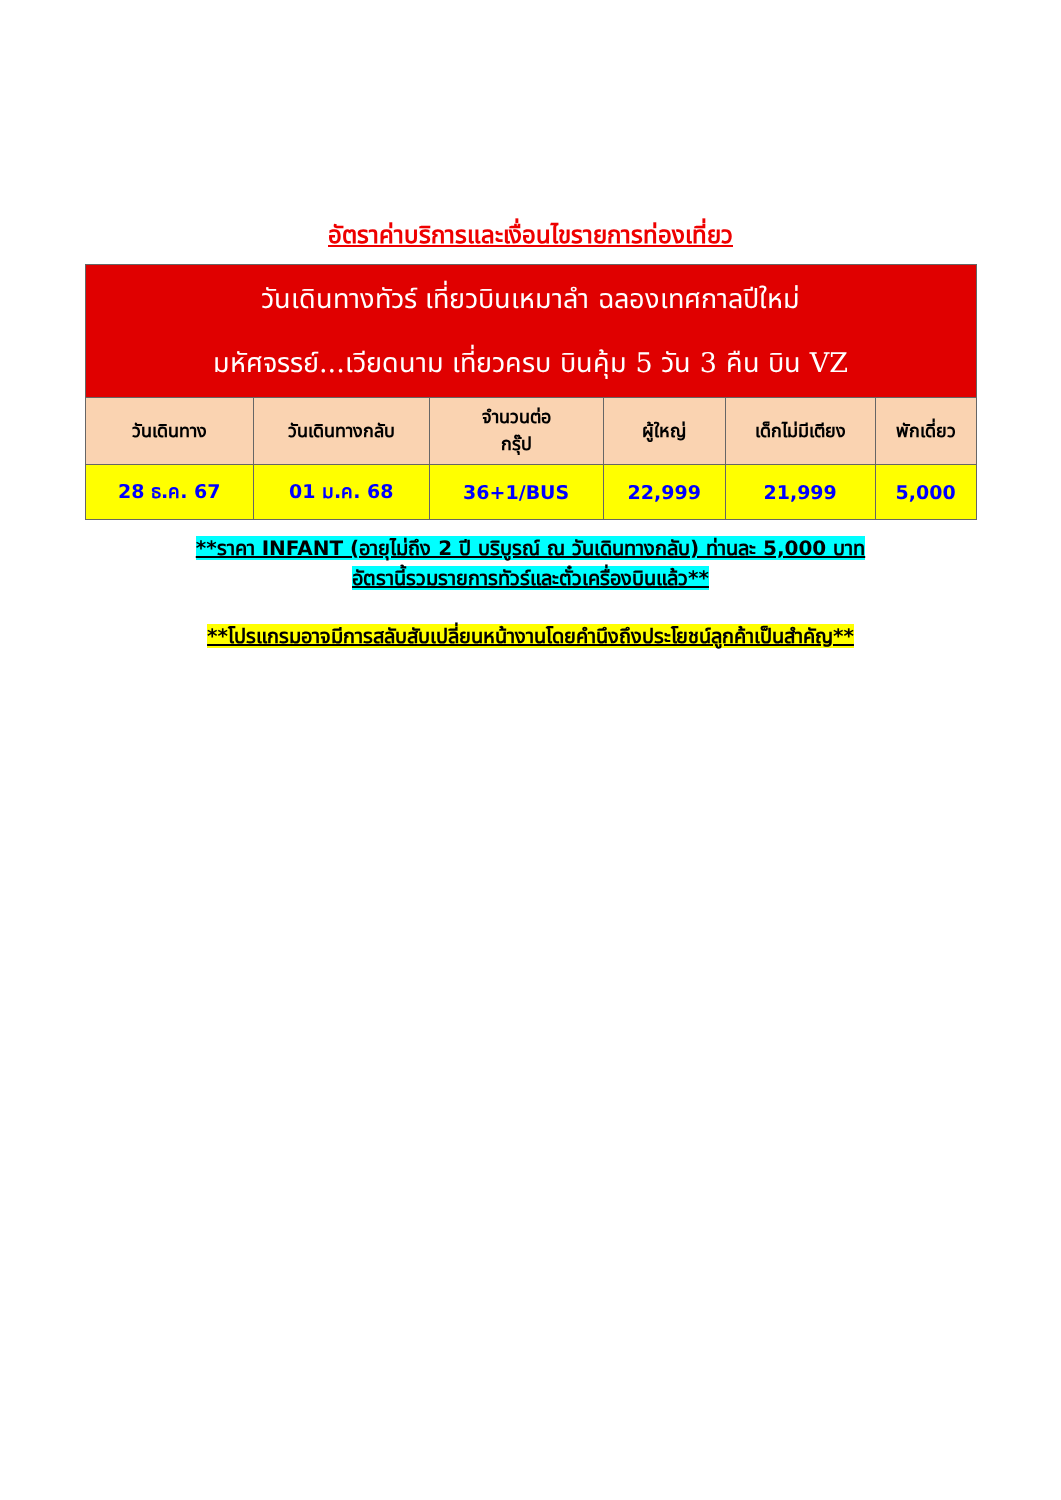อัตราค่าบริการและเงื่อนไขรายการท่องเที่ยว
| วันเดินทางทัวร์ เที่ยวบินเหมาลำ ฉลองเทศกาลปีใหม่ มหัศจรรย์...เวียดนาม เที่ยวครบ บินคุ้ม 5 วัน 3 คืน บิน VZ | | | | | |
| วันเดินทาง | วันเดินทางกลับ | จำนวนต่อ กรุ๊ป | ผู้ใหญ่ | เด็กไม่มีเตียง | พักเดี่ยว |
| 28 ธ.ค. 67 | 01 ม.ค. 68 | 36+1/BUS | 22,999 | 21,999 | 5,000 |
**ราคา INFANT (อายุไม่ถึง 2 ปี บริบูรณ์ ณ วันเดินทางกลับ) ท่านละ 5,000 บาท
อัตรานี้รวมรายการทัวร์และตั๋วเครื่องบินแล้ว**
**โปรแกรมอาจมีการสลับสับเปลี่ยนหน้างานโดยคำนึงถึงประโยชน์ลูกค้าเป็นสำคัญ**